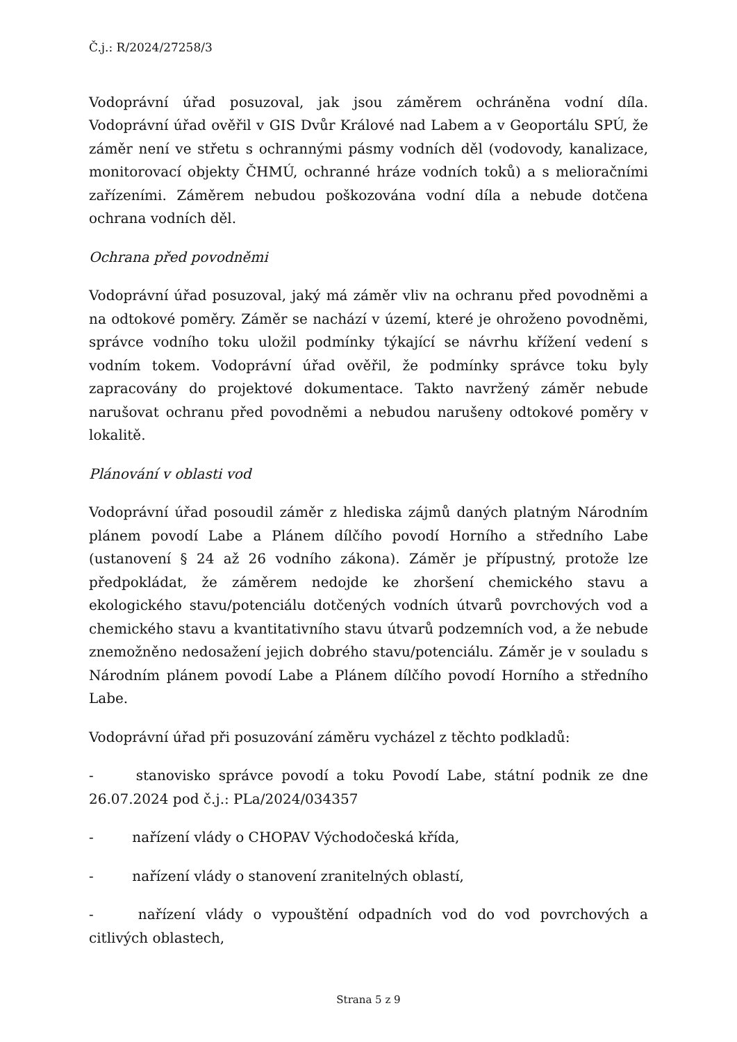Č.j.: R/2024/27258/3
Vodoprávní úřad posuzoval, jak jsou záměrem ochráněna vodní díla. Vodoprávní úřad ověřil v GIS Dvůr Králové nad Labem a v Geoportálu SPÚ, že záměr není ve střetu s ochrannými pásmy vodních děl (vodovody, kanalizace, monitorovací objekty ČHMÚ, ochranné hráze vodních toků) a s melioračními zařízeními. Záměrem nebudou poškozována vodní díla a nebude dotčena ochrana vodních děl.
Ochrana před povodněmi
Vodoprávní úřad posuzoval, jaký má záměr vliv na ochranu před povodněmi a na odtokové poměry. Záměr se nachází v území, které je ohroženo povodněmi, správce vodního toku uložil podmínky týkající se návrhu křížení vedení s vodním tokem. Vodoprávní úřad ověřil, že podmínky správce toku byly zapracovány do projektové dokumentace. Takto navržený záměr nebude narušovat ochranu před povodněmi a nebudou narušeny odtokové poměry v lokalitě.
Plánování v oblasti vod
Vodoprávní úřad posoudil záměr z hlediska zájmů daných platným Národním plánem povodí Labe a Plánem dílčího povodí Horního a středního Labe (ustanovení § 24 až 26 vodního zákona). Záměr je přípustný, protože lze předpokládat, že záměrem nedojde ke zhoršení chemického stavu a ekologického stavu/potenciálu dotčených vodních útvarů povrchových vod a chemického stavu a kvantitativního stavu útvarů podzemních vod, a že nebude znemožněno nedosažení jejich dobrého stavu/potenciálu. Záměr je v souladu s Národním plánem povodí Labe a Plánem dílčího povodí Horního a středního Labe.
Vodoprávní úřad při posuzování záměru vycházel z těchto podkladů:
- stanovisko správce povodí a toku Povodí Labe, státní podnik ze dne 26.07.2024 pod č.j.: PLa/2024/034357
- nařízení vlády o CHOPAV Východočeská křída,
- nařízení vlády o stanovení zranitelných oblastí,
- nařízení vlády o vypouštění odpadních vod do vod povrchových a citlivých oblastech,
Strana 5 z 9